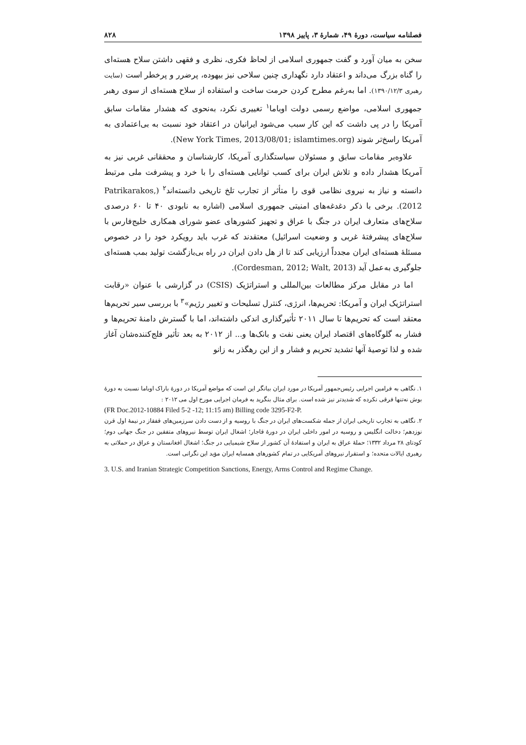فصلنامه سیاست، دورهٔ ۴۹، شمارهٔ ۳، پاییز ۱۳۹۸ ۸۲۸
سخن به میان آورد و گفت جمهوری اسلامی از لحاظ فکری، نظری و فقهی داشتن سلاح هسته‌ای را گناه بزرگ می‌داند و اعتقاد دارد نگهداری چنین سلاحی نیز بیهوده، پرضرر و پرخطر است (سایت رهبری ۱۳۹۰/۱۲/۳). اما به‌رغم مطرح کردن حرمت ساخت و استفاده از سلاح هسته‌ای از سوی رهبر جمهوری اسلامی، مواضع رسمی دولت اوباما<sup>۱</sup> تغییری نکرد، به‌نحوی که هشدار مقامات سابق آمریکا را در پی داشت که این کار سبب می‌شود ایرانیان در اعتقاد خود نسبت به بی‌اعتمادی به آمریکا راسخ‌تر شوند (New York Times, 2013/08/01; islamtimes.org).
علاوه‌بر مقامات سابق و مسئولان سیاستگذاری آمریکا، کارشناسان و محققانی غربی نیز به آمریکا هشدار داده و تلاش ایران برای کسب توانایی هسته‌ای را با خرد و پیشرفت ملی مرتبط دانسته و نیاز به نیروی نظامی قوی را متأثر از تجارب تلخ تاریخی دانسته‌اند<sup>۲</sup> (Patrikarakos, 2012). برخی با ذکر دغدغه‌های امنیتی جمهوری اسلامی (اشاره به نابودی ۴۰ تا ۶۰ درصدی سلاح‌های متعارف ایران در جنگ با عراق و تجهیز کشورهای عضو شورای همکاری خلیج‌فارس با سلاح‌های پیشرفتهٔ غربی و وضعیت اسرائیل) معتقدند که غرب باید رویکرد خود را در خصوص مسئلهٔ هسته‌ای ایران مجدداً ارزیابی کند تا از هل دادن ایران در راه بی‌بازگشت تولید بمب هسته‌ای جلوگیری به‌عمل آید (Cordesman, 2012; Walt, 2013).
اما در مقابل مرکز مطالعات بین‌المللی و استراتژیک (CSIS) در گزارشی با عنوان «رقابت استراتژیک ایران و آمریکا: تحریم‌ها، انرژی، کنترل تسلیحات و تغییر رژیم»<sup>۳</sup> با بررسی سیر تحریم‌ها معتقد است که تحریم‌ها تا سال ۲۰۱۱ تأثیرگذاری اندکی داشته‌اند، اما با گسترش دامنهٔ تحریم‌ها و فشار به گلوگاه‌های اقتصاد ایران یعنی نفت و بانک‌ها و... از ۲۰۱۲ به بعد تأثیر فلج‌کننده‌شان آغاز شده و لذا توصیهٔ آنها تشدید تحریم و فشار و از این رهگذر به زانو
۱. نگاهی به فرامین اجرایی رئیس‌جمهور آمریکا در مورد ایران بیانگر این است که مواضع آمریکا در دورهٔ باراک اوباما نسبت به دورهٔ بوش نه‌تنها فرقی نکرده که شدیدتر نیز شده است. برای مثال بنگرید به فرمان اجرایی مورخ اول می ۲۰۱۲ :
(FR Doc.2012-10884 Filed 5-2 -12; 11:15 am) Billing code 3295-F2-P.
۲. نگاهی به تجارب تاریخی ایران از جمله شکست‌های ایران در جنگ با روسیه و از دست دادن سرزمین‌های قفقاز در نیمهٔ اول قرن نوزدهم؛ دخالت انگلیس و روسیه در امور داخلی ایران در دورهٔ قاجار؛ اشغال ایران توسط نیروهای متفقین در جنگ جهانی دوم؛ کودتای ۲۸ مرداد ۱۳۳۲؛ حملهٔ عراق به ایران و استفادهٔ آن کشور از سلاح شیمیایی در جنگ؛ اشغال افغانستان و عراق در حملاتی به رهبری ایالات متحده؛ و استقرار نیروهای آمریکایی در تمام کشورهای همسایه ایران مؤید این نگرانی است.
3. U.S. and Iranian Strategic Competition Sanctions, Energy, Arms Control and Regime Change.